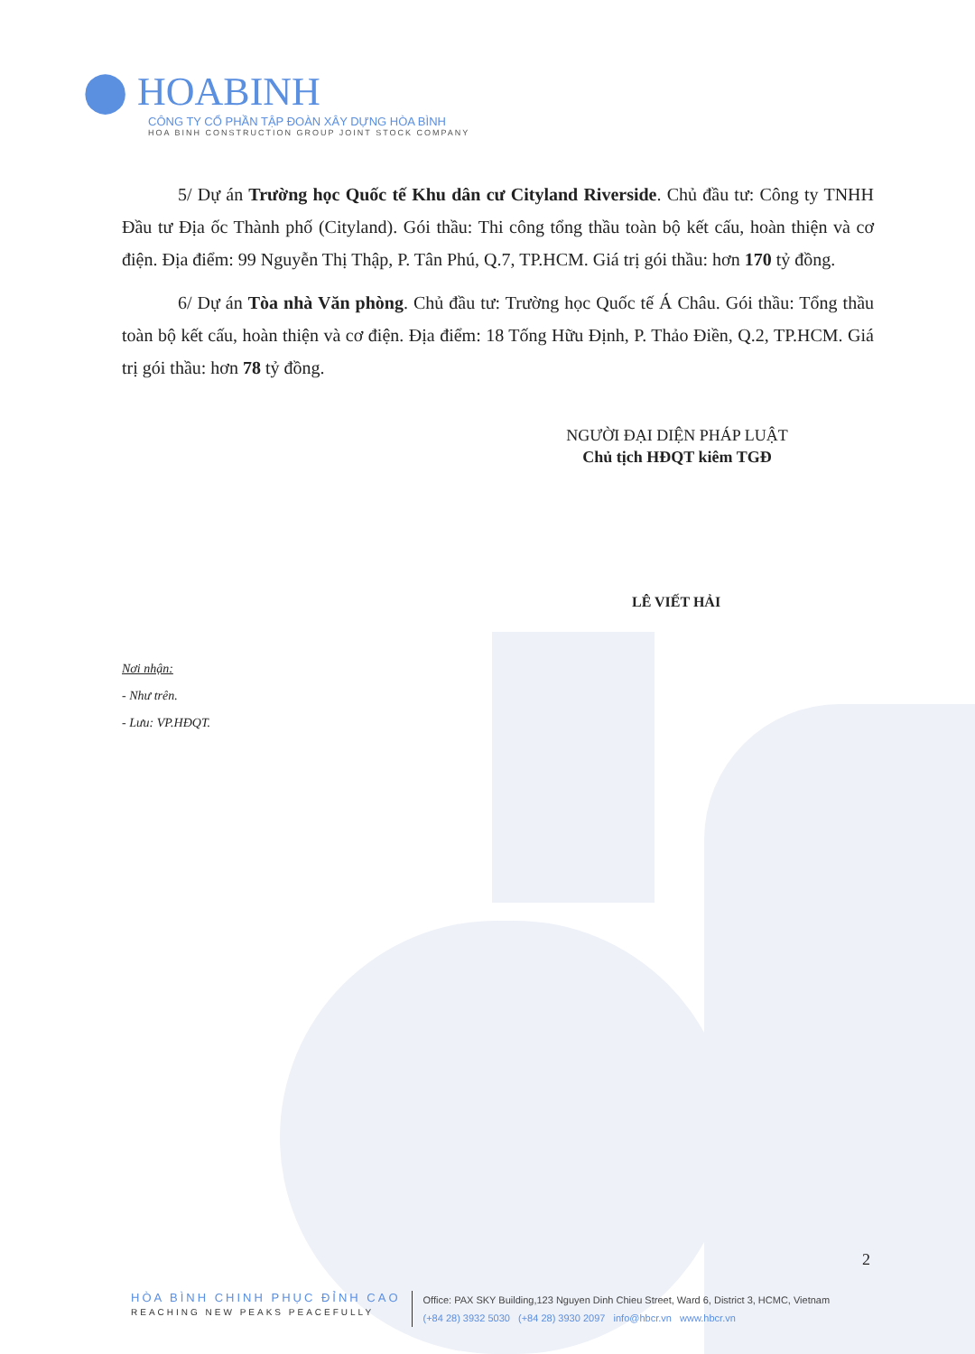⬤ HOABINH
CÔNG TY CỔ PHẦN TẬP ĐOÀN XÂY DỰNG HÒA BÌNH
HOA BINH CONSTRUCTION GROUP JOINT STOCK COMPANY
5/ Dự án Trường học Quốc tế Khu dân cư Cityland Riverside. Chủ đầu tư: Công ty TNHH Đầu tư Địa ốc Thành phố (Cityland). Gói thầu: Thi công tổng thầu toàn bộ kết cấu, hoàn thiện và cơ điện. Địa điểm: 99 Nguyễn Thị Thập, P. Tân Phú, Q.7, TP.HCM. Giá trị gói thầu: hơn 170 tỷ đồng.
6/ Dự án Tòa nhà Văn phòng. Chủ đầu tư: Trường học Quốc tế Á Châu. Gói thầu: Tổng thầu toàn bộ kết cấu, hoàn thiện và cơ điện. Địa điểm: 18 Tống Hữu Định, P. Thảo Điền, Q.2, TP.HCM. Giá trị gói thầu: hơn 78 tỷ đồng.
NGƯỜI ĐẠI DIỆN PHÁP LUẬT
Chủ tịch HĐQT kiêm TGĐ
LÊ VIẾT HẢI
Nơi nhận:
- Như trên.
- Lưu: VP.HĐQT.
2
HÒA BÌNH CHINH PHỤC ĐỈNH CAO
REACHING NEW PEAKS PEACEFULLY
Office: PAX SKY Building,123 Nguyen Dinh Chieu Street, Ward 6, District 3, HCMC, Vietnam
(+84 28) 3932 5030 (+84 28) 3930 2097 info@hbcr.vn www.hbcr.vn